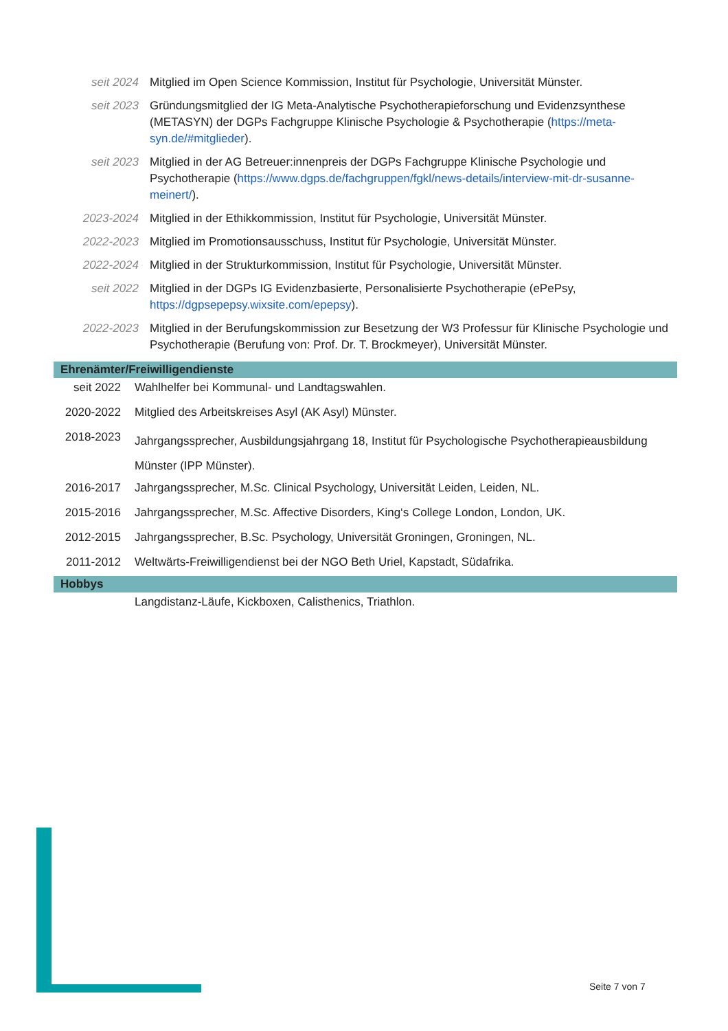| seit 2024 | Mitglied im Open Science Kommission, Institut für Psychologie, Universität Münster. |
| seit 2023 | Gründungsmitglied der IG Meta-Analytische Psychotherapieforschung und Evidenzsynthese (METASYN) der DGPs Fachgruppe Klinische Psychologie & Psychotherapie ( https://meta-syn.de/#mitglieder ). |
| seit 2023 | Mitglied in der AG Betreuer:innenpreis der DGPs Fachgruppe Klinische Psychologie und Psychotherapie ( https://www.dgps.de/fachgruppen/fgkl/news-details/interview-mit-dr-susanne-meinert/ ). |
| 2023-2024 | Mitglied in der Ethikkommission, Institut für Psychologie, Universität Münster. |
| 2022-2023 | Mitglied im Promotionsausschuss, Institut für Psychologie, Universität Münster. |
| 2022-2024 | Mitglied in der Strukturkommission, Institut für Psychologie, Universität Münster. |
| seit 2022 | Mitglied in der DGPs IG Evidenzbasierte, Personalisierte Psychotherapie (ePePsy, https://dgpsepepsy.wixsite.com/epepsy ). |
| 2022-2023 | Mitglied in der Berufungskommission zur Besetzung der W3 Professur für Klinische Psychologie und Psychotherapie (Berufung von: Prof. Dr. T. Brockmeyer), Universität Münster. |
Ehrenämter/Freiwilligendienste
| seit 2022 | Wahlhelfer bei Kommunal- und Landtagswahlen. |
| 2020-2022 | Mitglied des Arbeitskreises Asyl (AK Asyl) Münster. |
| 2018-2023 | Jahrgangssprecher, Ausbildungsjahrgang 18, Institut für Psychologische Psychotherapieausbildung Münster (IPP Münster). |
| 2016-2017 | Jahrgangssprecher, M.Sc. Clinical Psychology, Universität Leiden, Leiden, NL. |
| 2015-2016 | Jahrgangssprecher, M.Sc. Affective Disorders, King‘s College London, London, UK. |
| 2012-2015 | Jahrgangssprecher, B.Sc. Psychology, Universität Groningen, Groningen, NL. |
| 2011-2012 | Weltwärts-Freiwilligendienst bei der NGO Beth Uriel, Kapstadt, Südafrika. |
Hobbys
| | Langdistanz-Läufe, Kickboxen, Calisthenics, Triathlon. |
Seite 7 von 7